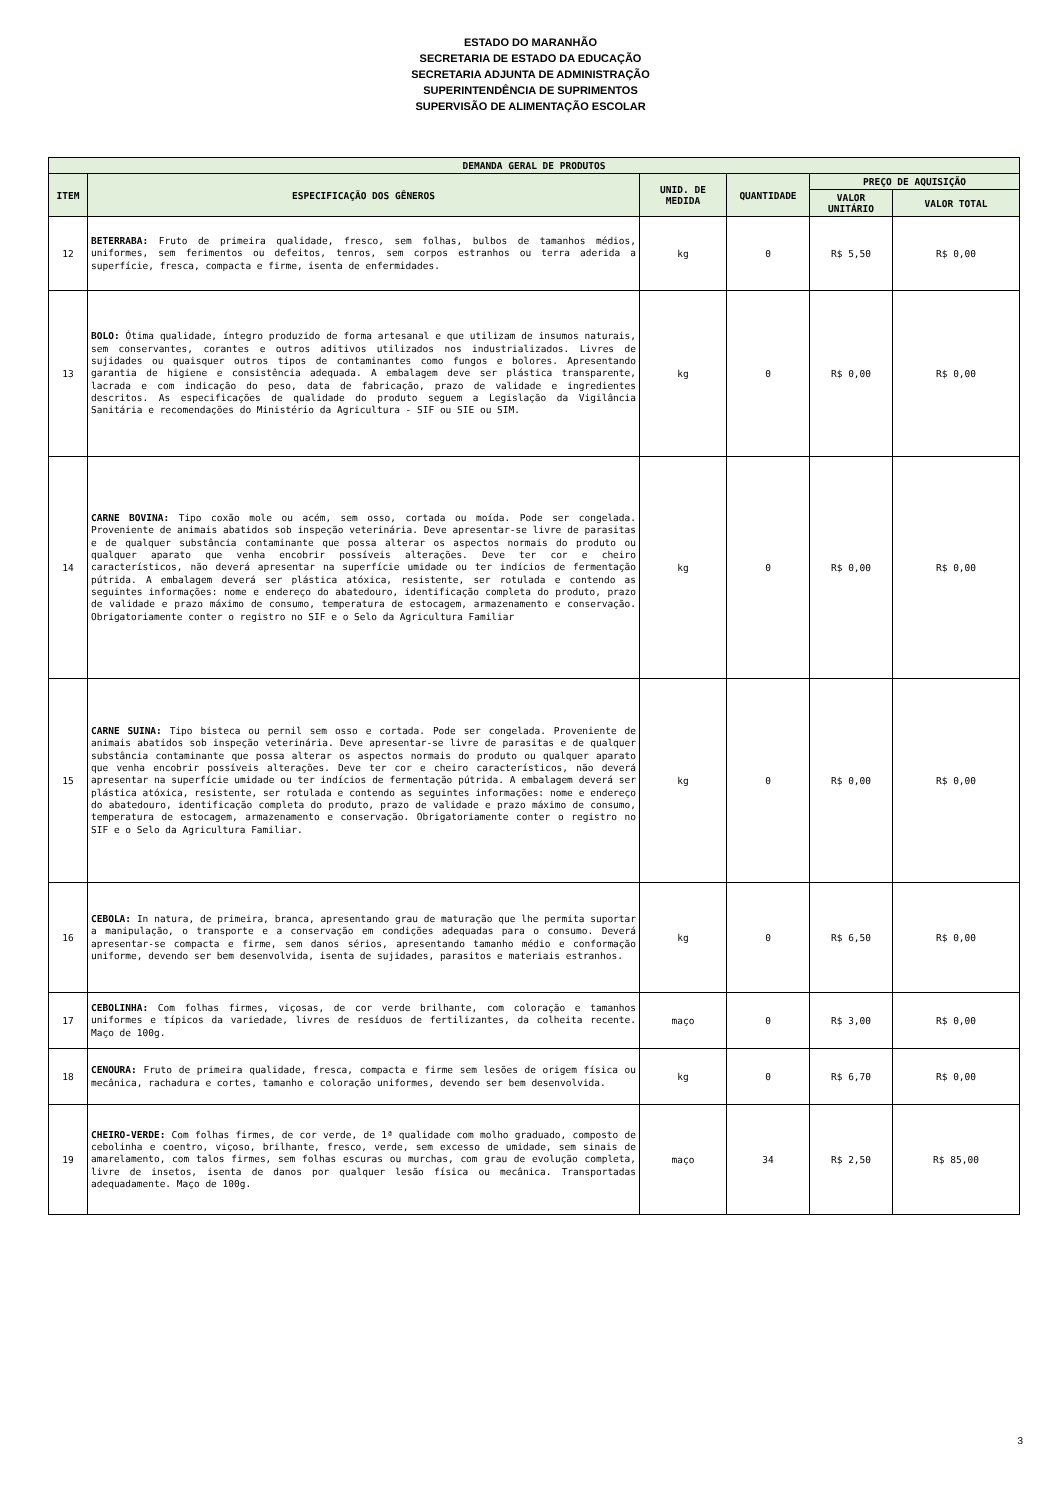ESTADO DO MARANHÃO
SECRETARIA DE ESTADO DA EDUCAÇÃO
SECRETARIA ADJUNTA DE ADMINISTRAÇÃO
SUPERINTENDÊNCIA DE SUPRIMENTOS
SUPERVISÃO DE ALIMENTAÇÃO ESCOLAR
| DEMANDA GERAL DE PRODUTOS | | | | | |
| --- | --- | --- | --- | --- | --- |
| ITEM | ESPECIFICAÇÃO DOS GÊNEROS | UNID. DE MEDIDA | QUANTIDADE | PREÇO DE AQUISIÇÃO | |
| | | | | VALOR UNITÁRIO | VALOR TOTAL |
| 12 | BETERRABA: Fruto de primeira qualidade, fresco, sem folhas, bulbos de tamanhos médios, uniformes, sem ferimentos ou defeitos, tenros, sem corpos estranhos ou terra aderida a superfície, fresca, compacta e firme, isenta de enfermidades. | kg | 0 | R$ 5,50 | R$ 0,00 |
| 13 | BOLO: Ótima qualidade, íntegro produzido de forma artesanal e que utilizam de insumos naturais, sem conservantes, corantes e outros aditivos utilizados nos industrializados. Livres de sujidades ou quaisquer outros tipos de contaminantes como fungos e bolores. Apresentando garantia de higiene e consistência adequada. A embalagem deve ser plástica transparente, lacrada e com indicação do peso, data de fabricação, prazo de validade e ingredientes descritos. As especificações de qualidade do produto seguem a Legislação da Vigilância Sanitária e recomendações do Ministério da Agricultura - SIF ou SIE ou SIM. | kg | 0 | R$ 0,00 | R$ 0,00 |
| 14 | CARNE BOVINA: Tipo coxão mole ou acém, sem osso, cortada ou moída. Pode ser congelada. Proveniente de animais abatidos sob inspeção veterinária. Deve apresentar-se livre de parasitas e de qualquer substância contaminante que possa alterar os aspectos normais do produto ou qualquer aparato que venha encobrir possíveis alterações. Deve ter cor e cheiro característicos, não deverá apresentar na superfície umidade ou ter indícios de fermentação pútrida. A embalagem deverá ser plástica atóxica, resistente, ser rotulada e contendo as seguintes informações: nome e endereço do abatedouro, identificação completa do produto, prazo de validade e prazo máximo de consumo, temperatura de estocagem, armazenamento e conservação. Obrigatoriamente conter o registro no SIF e o Selo da Agricultura Familiar | kg | 0 | R$ 0,00 | R$ 0,00 |
| 15 | CARNE SUINA: Tipo bisteca ou pernil sem osso e cortada. Pode ser congelada. Proveniente de animais abatidos sob inspeção veterinária. Deve apresentar-se livre de parasitas e de qualquer substância contaminante que possa alterar os aspectos normais do produto ou qualquer aparato que venha encobrir possíveis alterações. Deve ter cor e cheiro característicos, não deverá apresentar na superfície umidade ou ter indícios de fermentação pútrida. A embalagem deverá ser plástica atóxica, resistente, ser rotulada e contendo as seguintes informações: nome e endereço do abatedouro, identificação completa do produto, prazo de validade e prazo máximo de consumo, temperatura de estocagem, armazenamento e conservação. Obrigatoriamente conter o registro no SIF e o Selo da Agricultura Familiar. | kg | 0 | R$ 0,00 | R$ 0,00 |
| 16 | CEBOLA: In natura, de primeira, branca, apresentando grau de maturação que lhe permita suportar a manipulação, o transporte e a conservação em condições adequadas para o consumo. Deverá apresentar-se compacta e firme, sem danos sérios, apresentando tamanho médio e conformação uniforme, devendo ser bem desenvolvida, isenta de sujidades, parasitos e materiais estranhos. | kg | 0 | R$ 6,50 | R$ 0,00 |
| 17 | CEBOLINHA: Com folhas firmes, viçosas, de cor verde brilhante, com coloração e tamanhos uniformes e típicos da variedade, livres de resíduos de fertilizantes, da colheita recente. Maço de 100g. | maço | 0 | R$ 3,00 | R$ 0,00 |
| 18 | CENOURA: Fruto de primeira qualidade, fresca, compacta e firme sem lesões de origem física ou mecânica, rachadura e cortes, tamanho e coloração uniformes, devendo ser bem desenvolvida. | kg | 0 | R$ 6,70 | R$ 0,00 |
| 19 | CHEIRO-VERDE: Com folhas firmes, de cor verde, de 1ª qualidade com molho graduado, composto de cebolinha e coentro, viçoso, brilhante, fresco, verde, sem excesso de umidade, sem sinais de amarelamento, com talos firmes, sem folhas escuras ou murchas, com grau de evolução completa, livre de insetos, isenta de danos por qualquer lesão física ou mecânica. Transportadas adequadamente. Maço de 100g. | maço | 34 | R$ 2,50 | R$ 85,00 |
3